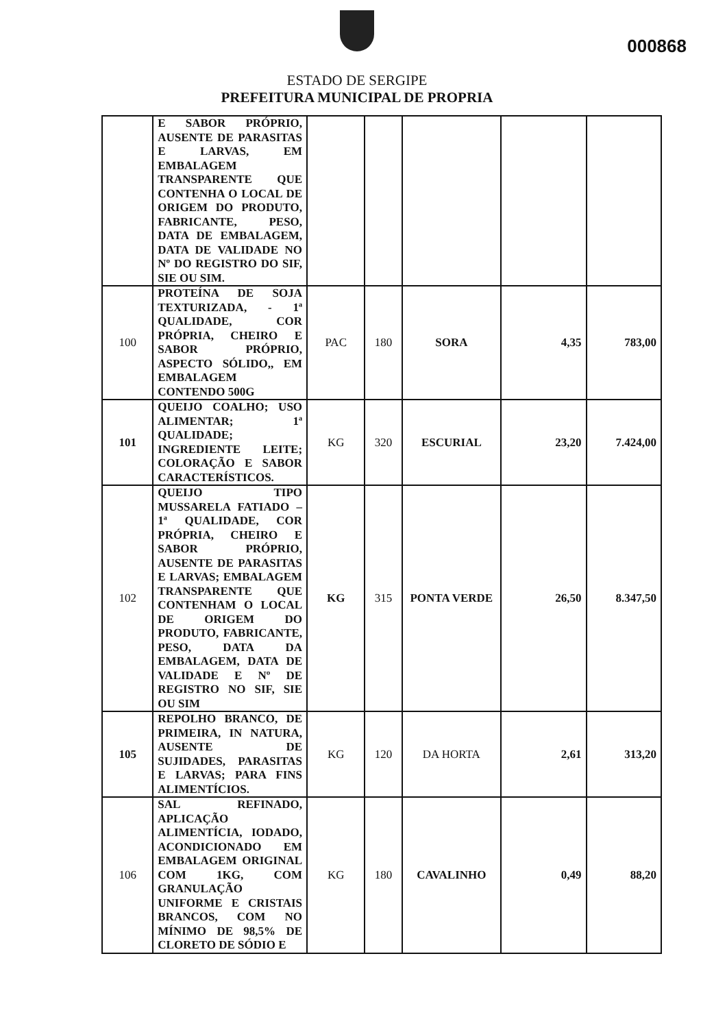000868
ESTADO DE SERGIPE
PREFEITURA MUNICIPAL DE PROPRIA
| | E SABOR PRÓPRIO, AUSENTE DE PARASITAS E LARVAS, EM EMBALAGEM TRANSPARENTE QUE CONTENHA O LOCAL DE ORIGEM DO PRODUTO, FABRICANTE, PESO, DATA DE EMBALAGEM, DATA DE VALIDADE NO Nº DO REGISTRO DO SIF, SIE OU SIM. | | | | | |
| 100 | PROTEÍNA DE SOJA TEXTURIZADA, - 1ª QUALIDADE, COR PRÓPRIA, CHEIRO E SABOR PRÓPRIO, ASPECTO SÓLIDO,, EM EMBALAGEM CONTENDO 500G | PAC | 180 | SORA | 4,35 | 783,00 |
| 101 | QUEIJO COALHO; USO ALIMENTAR; 1ª QUALIDADE; INGREDIENTE LEITE; COLORAÇÃO E SABOR CARACTERÍSTICOS. | KG | 320 | ESCURIAL | 23,20 | 7.424,00 |
| 102 | QUEIJO TIPO MUSSARELA FATIADO – 1ª QUALIDADE, COR PRÓPRIA, CHEIRO E SABOR PRÓPRIO, AUSENTE DE PARASITAS E LARVAS; EMBALAGEM TRANSPARENTE QUE CONTENHAM O LOCAL DE ORIGEM DO PRODUTO, FABRICANTE, PESO, DATA DA EMBALAGEM, DATA DE VALIDADE E Nº DE REGISTRO NO SIF, SIE OU SIM | KG | 315 | PONTA VERDE | 26,50 | 8.347,50 |
| 105 | REPOLHO BRANCO, DE PRIMEIRA, IN NATURA, AUSENTE DE SUJIDADES, PARASITAS E LARVAS; PARA FINS ALIMENTÍCIOS. | KG | 120 | DA HORTA | 2,61 | 313,20 |
| 106 | SAL REFINADO, APLICAÇÃO ALIMENTÍCIA, IODADO, ACONDICIONADO EM EMBALAGEM ORIGINAL COM 1KG, COM GRANULAÇÃO UNIFORME E CRISTAIS BRANCOS, COM NO MÍNIMO DE 98,5% DE CLORETO DE SÓDIO E | KG | 180 | CAVALINHO | 0,49 | 88,20 |